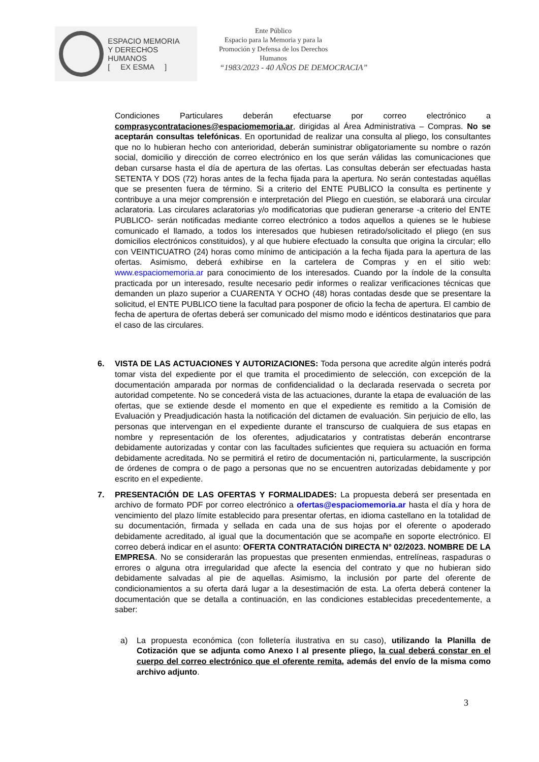ESPACIO MEMORIA
Y DERECHOS HUMANOS
[ EX ESMA ]
Ente Público
Espacio para la Memoria y para la
Promoción y Defensa de los Derechos
Humanos
“1983/2023 - 40 AÑOS DE DEMOCRACIA”
Condiciones Particulares deberán efectuarse por correo electrónico a comprasycontrataciones@espaciomemoria.ar, dirigidas al Área Administrativa – Compras. No se aceptarán consultas telefónicas. En oportunidad de realizar una consulta al pliego, los consultantes que no lo hubieran hecho con anterioridad, deberán suministrar obligatoriamente su nombre o razón social, domicilio y dirección de correo electrónico en los que serán válidas las comunicaciones que deban cursarse hasta el día de apertura de las ofertas. Las consultas deberán ser efectuadas hasta SETENTA Y DOS (72) horas antes de la fecha fijada para la apertura. No serán contestadas aquéllas que se presenten fuera de término. Si a criterio del ENTE PUBLICO la consulta es pertinente y contribuye a una mejor comprensión e interpretación del Pliego en cuestión, se elaborará una circular aclaratoria. Las circulares aclaratorias y/o modificatorias que pudieran generarse -a criterio del ENTE PUBLICO- serán notificadas mediante correo electrónico a todos aquellos a quienes se le hubiese comunicado el llamado, a todos los interesados que hubiesen retirado/solicitado el pliego (en sus domicilios electrónicos constituidos), y al que hubiere efectuado la consulta que origina la circular; ello con VEINTICUATRO (24) horas como mínimo de anticipación a la fecha fijada para la apertura de las ofertas. Asimismo, deberá exhibirse en la cartelera de Compras y en el sitio web: www.espaciomemoria.ar para conocimiento de los interesados. Cuando por la índole de la consulta practicada por un interesado, resulte necesario pedir informes o realizar verificaciones técnicas que demanden un plazo superior a CUARENTA Y OCHO (48) horas contadas desde que se presentare la solicitud, el ENTE PUBLICO tiene la facultad para posponer de oficio la fecha de apertura. El cambio de fecha de apertura de ofertas deberá ser comunicado del mismo modo e idénticos destinatarios que para el caso de las circulares.
6. VISTA DE LAS ACTUACIONES Y AUTORIZACIONES: Toda persona que acredite algún interés podrá tomar vista del expediente por el que tramita el procedimiento de selección, con excepción de la documentación amparada por normas de confidencialidad o la declarada reservada o secreta por autoridad competente. No se concederá vista de las actuaciones, durante la etapa de evaluación de las ofertas, que se extiende desde el momento en que el expediente es remitido a la Comisión de Evaluación y Preadjudicación hasta la notificación del dictamen de evaluación. Sin perjuicio de ello, las personas que intervengan en el expediente durante el transcurso de cualquiera de sus etapas en nombre y representación de los oferentes, adjudicatarios y contratistas deberán encontrarse debidamente autorizadas y contar con las facultades suficientes que requiera su actuación en forma debidamente acreditada. No se permitirá el retiro de documentación ni, particularmente, la suscripción de órdenes de compra o de pago a personas que no se encuentren autorizadas debidamente y por escrito en el expediente.
7. PRESENTACIÓN DE LAS OFERTAS Y FORMALIDADES: La propuesta deberá ser presentada en archivo de formato PDF por correo electrónico a ofertas@espaciomemoria.ar hasta el día y hora de vencimiento del plazo límite establecido para presentar ofertas, en idioma castellano en la totalidad de su documentación, firmada y sellada en cada una de sus hojas por el oferente o apoderado debidamente acreditado, al igual que la documentación que se acompañe en soporte electrónico. El correo deberá indicar en el asunto: OFERTA CONTRATACIÓN DIRECTA N° 02/2023. NOMBRE DE LA EMPRESA. No se considerarán las propuestas que presenten enmiendas, entrelíneas, raspaduras o errores o alguna otra irregularidad que afecte la esencia del contrato y que no hubieran sido debidamente salvadas al pie de aquellas. Asimismo, la inclusión por parte del oferente de condicionamientos a su oferta dará lugar a la desestimación de esta. La oferta deberá contener la documentación que se detalla a continuación, en las condiciones establecidas precedentemente, a saber:
a) La propuesta económica (con folletería ilustrativa en su caso), utilizando la Planilla de Cotización que se adjunta como Anexo I al presente pliego, la cual deberá constar en el cuerpo del correo electrónico que el oferente remita, además del envío de la misma como archivo adjunto.
3